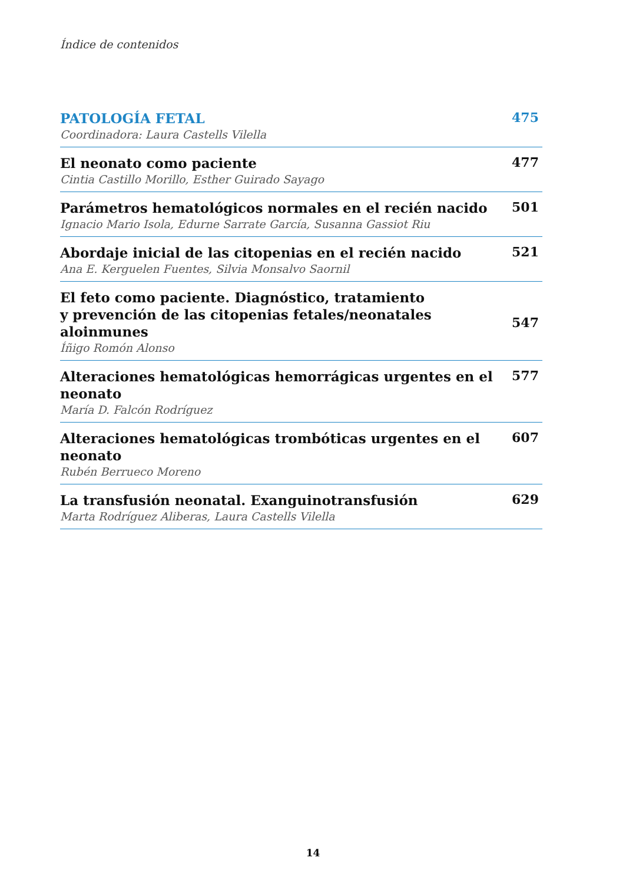Índice de contenidos
PATOLOGÍA FETAL
Coordinadora: Laura Castells Vilella
475
El neonato como paciente
Cintia Castillo Morillo, Esther Guirado Sayago
477
Parámetros hematológicos normales en el recién nacido
Ignacio Mario Isola, Edurne Sarrate García, Susanna Gassiot Riu
501
Abordaje inicial de las citopenias en el recién nacido
Ana E. Kerguelen Fuentes, Silvia Monsalvo Saornil
521
El feto como paciente. Diagnóstico, tratamiento
y prevención de las citopenias fetales/neonatales aloinmunes
Íñigo Romón Alonso
547
Alteraciones hematológicas hemorrágicas urgentes en el neonato
María D. Falcón Rodríguez
577
Alteraciones hematológicas trombóticas urgentes en el neonato
Rubén Berrueco Moreno
607
La transfusión neonatal. Exanguinotransfusión
Marta Rodríguez Aliberas, Laura Castells Vilella
629
14